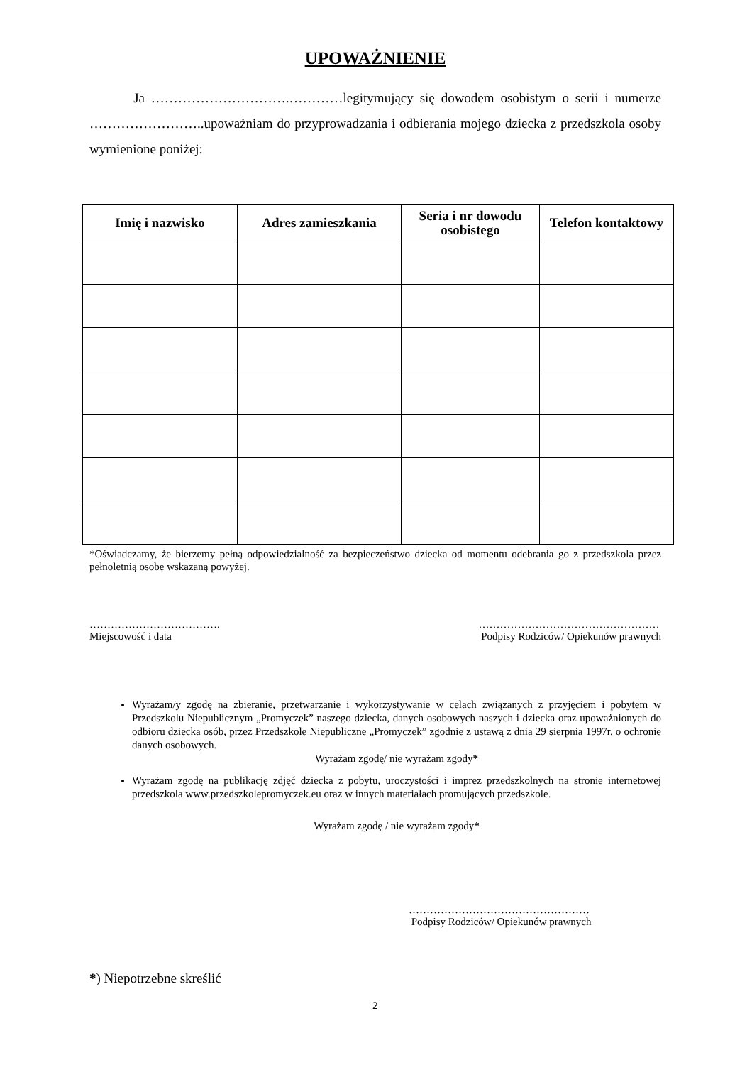UPOWAŻNIENIE
Ja ………………………….…………legitymujący się dowodem osobistym o serii i numerze ……………………..upoważniam do przyprowadzania i odbierania mojego dziecka z przedszkola osoby wymienione poniżej:
| Imię i nazwisko | Adres zamieszkania | Seria i nr dowodu osobistego | Telefon kontaktowy |
| --- | --- | --- | --- |
*Oświadczamy, że bierzemy pełną odpowiedzialność za bezpieczeństwo dziecka od momentu odebrania go z przedszkola przez pełnoletnią osobę wskazaną powyżej.
……………………………….
Miejscowość i data
……………………………………………
Podpisy Rodziców/ Opiekunów prawnych
Wyrażam/y zgodę na zbieranie, przetwarzanie i wykorzystywanie w celach związanych z przyjęciem i pobytem w Przedszkolu Niepublicznym „Promyczek” naszego dziecka, danych osobowych naszych i dziecka oraz upoważnionych do odbioru dziecka osób, przez Przedszkole Niepubliczne „Promyczek” zgodnie z ustawą z dnia 29 sierpnia 1997r. o ochronie danych osobowych.
Wyrażam zgodę/ nie wyrażam zgody*
Wyrażam zgodę na publikację zdjęć dziecka z pobytu, uroczystości i imprez przedszkolnych na stronie internetowej przedszkola www.przedszkolepromyczek.eu oraz w innych materiałach promujących przedszkole.
Wyrażam zgodę / nie wyrażam zgody*
……………………………………………
Podpisy Rodziców/ Opiekunów prawnych
*) Niepotrzebne skreślić
2